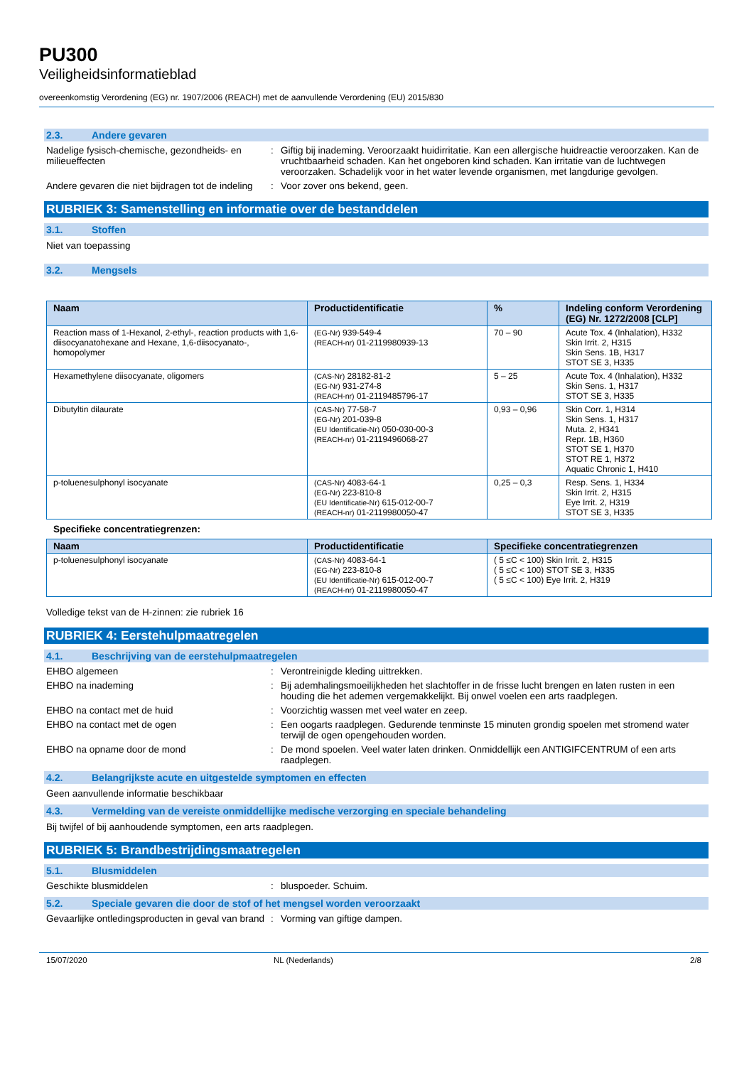PU300
Veiligheidsinformatieblad
overeenkomstig Verordening (EG) nr. 1907/2006 (REACH) met de aanvullende Verordening (EU) 2015/830
2.3. Andere gevaren
Nadelige fysisch-chemische, gezondheids- en milieueffecten
: Giftig bij inademing. Veroorzaakt huidirritatie. Kan een allergische huidreactie veroorzaken. Kan de vruchtbaarheid schaden. Kan het ongeboren kind schaden. Kan irritatie van de luchtwegen veroorzaken. Schadelijk voor in het water levende organismen, met langdurige gevolgen.
Andere gevaren die niet bijdragen tot de indeling
: Voor zover ons bekend, geen.
RUBRIEK 3: Samenstelling en informatie over de bestanddelen
3.1. Stoffen
Niet van toepassing
3.2. Mengsels
| Naam | Productidentificatie | % | Indeling conform Verordening (EG) Nr. 1272/2008 [CLP] |
| --- | --- | --- | --- |
| Reaction mass of 1-Hexanol, 2-ethyl-, reaction products with 1,6-diisocyanatohexane and Hexane, 1,6-diisocyanato-, homopolymer | (EG-Nr) 939-549-4 (REACH-nr) 01-2119980939-13 | 70 – 90 | Acute Tox. 4 (Inhalation), H332 Skin Irrit. 2, H315 Skin Sens. 1B, H317 STOT SE 3, H335 |
| Hexamethylene diisocyanate, oligomers | (CAS-Nr) 28182-81-2 (EG-Nr) 931-274-8 (REACH-nr) 01-2119485796-17 | 5 – 25 | Acute Tox. 4 (Inhalation), H332 Skin Sens. 1, H317 STOT SE 3, H335 |
| Dibutyltin dilaurate | (CAS-Nr) 77-58-7 (EG-Nr) 201-039-8 (EU Identificatie-Nr) 050-030-00-3 (REACH-nr) 01-2119496068-27 | 0,93 – 0,96 | Skin Corr. 1, H314 Skin Sens. 1, H317 Muta. 2, H341 Repr. 1B, H360 STOT SE 1, H370 STOT RE 1, H372 Aquatic Chronic 1, H410 |
| p-toluenesulphonyl isocyanate | (CAS-Nr) 4083-64-1 (EG-Nr) 223-810-8 (EU Identificatie-Nr) 615-012-00-7 (REACH-nr) 01-2119980050-47 | 0,25 – 0,3 | Resp. Sens. 1, H334 Skin Irrit. 2, H315 Eye Irrit. 2, H319 STOT SE 3, H335 |
Specifieke concentratiegrenzen:
| Naam | Productidentificatie | Specifieke concentratiegrenzen |
| --- | --- | --- |
| p-toluenesulphonyl isocyanate | (CAS-Nr) 4083-64-1 (EG-Nr) 223-810-8 (EU Identificatie-Nr) 615-012-00-7 (REACH-nr) 01-2119980050-47 | ( 5 ≤C < 100) Skin Irrit. 2, H315 ( 5 ≤C < 100) STOT SE 3, H335 ( 5 ≤C < 100) Eye Irrit. 2, H319 |
Volledige tekst van de H-zinnen: zie rubriek 16
RUBRIEK 4: Eerstehulpmaatregelen
4.1. Beschrijving van de eerstehulpmaatregelen
EHBO algemeen : Verontreinigde kleding uittrekken.
EHBO na inademing : Bij ademhalingsmoeilijkheden het slachtoffer in de frisse lucht brengen en laten rusten in een houding die het ademen vergemakkelijkt. Bij onwel voelen een arts raadplegen.
EHBO na contact met de huid : Voorzichtig wassen met veel water en zeep.
EHBO na contact met de ogen : Een oogarts raadplegen. Gedurende tenminste 15 minuten grondig spoelen met stromend water terwijl de ogen opengehouden worden.
EHBO na opname door de mond : De mond spoelen. Veel water laten drinken. Onmiddellijk een ANTIGIFCENTRUM of een arts raadplegen.
4.2. Belangrijkste acute en uitgestelde symptomen en effecten
Geen aanvullende informatie beschikbaar
4.3. Vermelding van de vereiste onmiddellijke medische verzorging en speciale behandeling
Bij twijfel of bij aanhoudende symptomen, een arts raadplegen.
RUBRIEK 5: Brandbestrijdingsmaatregelen
5.1. Blusmiddelen
Geschikte blusmiddelen : bluspoeder. Schuim.
5.2. Speciale gevaren die door de stof of het mengsel worden veroorzaakt
Gevaarlijke ontledingsproducten in geval van brand
: Vorming van giftige dampen.
15/07/2020 NL (Nederlands) 2/8